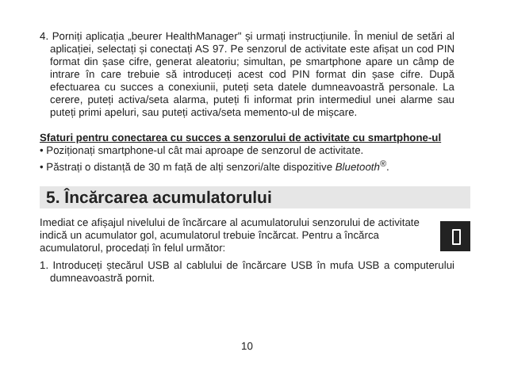4. Porniți aplicația „beurer HealthManager" și urmați instrucțiunile. În meniul de setări al aplicației, selectați și conectați AS 97. Pe senzorul de activitate este afișat un cod PIN format din șase cifre, generat aleatoriu; simultan, pe smartphone apare un câmp de intrare în care trebuie să introduceți acest cod PIN format din șase cifre. După efectuarea cu succes a conexiunii, puteți seta datele dumneavoastră personale. La cerere, puteți activa/seta alarma, puteți fi informat prin intermediul unei alarme sau puteți primi apeluri, sau puteți activa/seta memento-ul de mișcare.
Sfaturi pentru conectarea cu succes a senzorului de activitate cu smartphone-ul
• Poziționați smartphone-ul cât mai aproape de senzorul de activitate.
• Păstrați o distanță de 30 m față de alți senzori/alte dispozitive Bluetooth<sup>®</sup>.
5. Încărcarea acumulatorului
Imediat ce afișajul nivelului de încărcare al acumulatorului senzorului de activitate indică un acumulator gol, acumulatorul trebuie încărcat. Pentru a încărca acumulatorul, procedați în felul următor:
1. Introduceți ștecărul USB al cablului de încărcare USB în mufa USB a computerului dumneavoastră pornit.
10